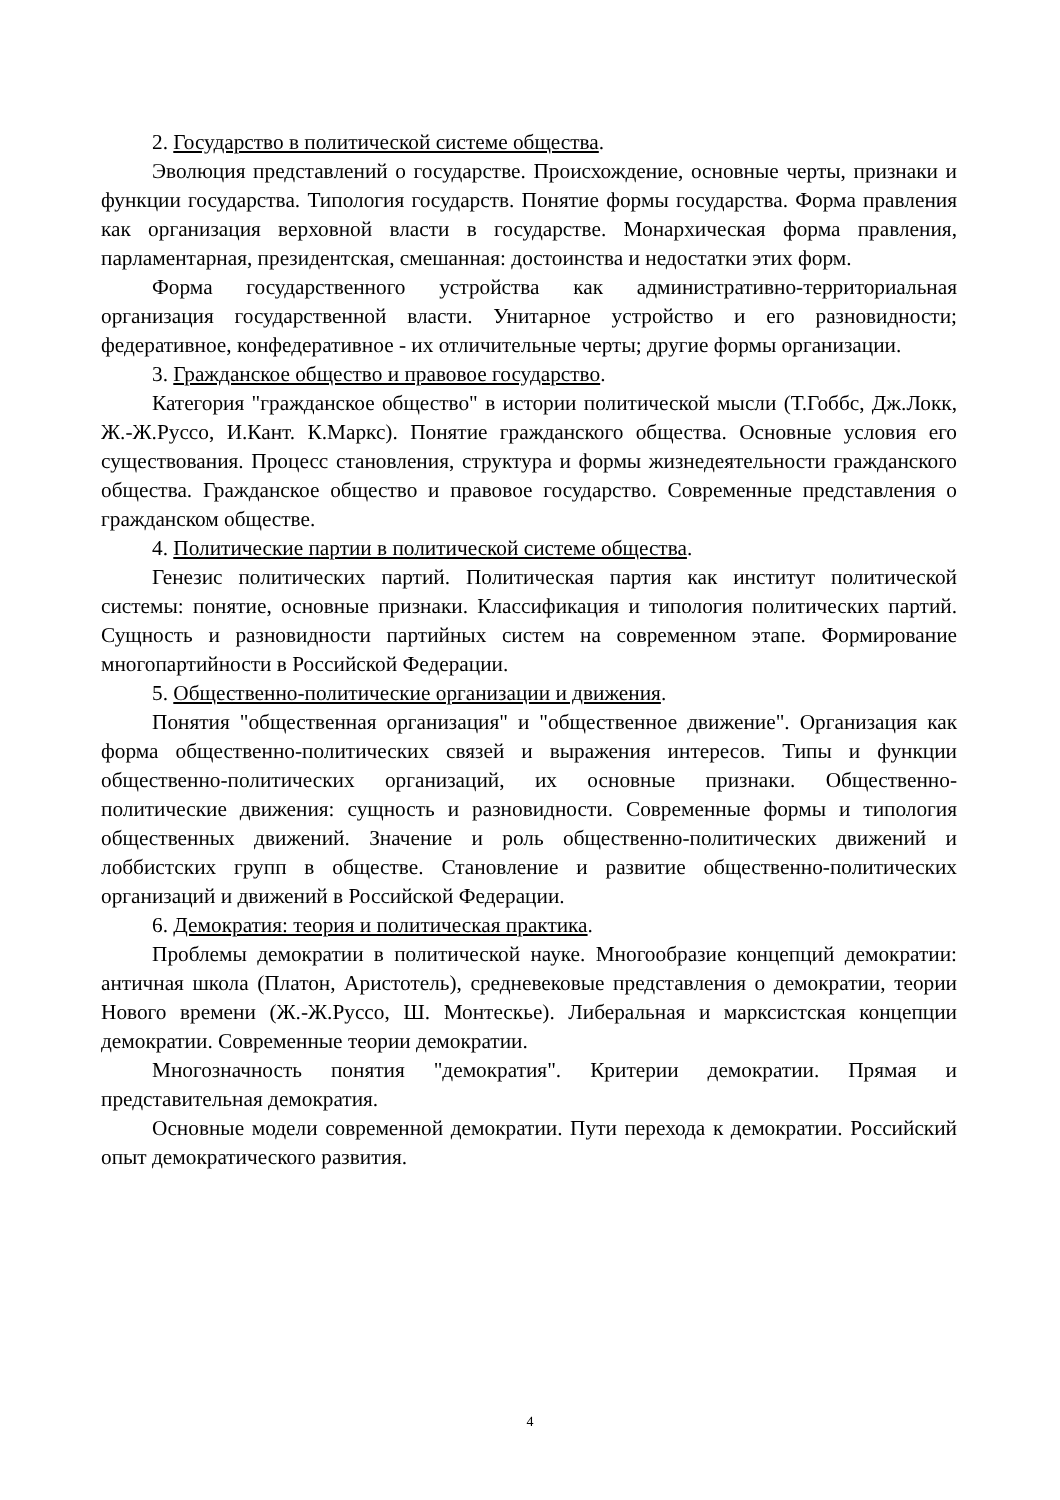2. Государство в политической системе общества.
Эволюция представлений о государстве. Происхождение, основные черты, признаки и функции государства. Типология государств. Понятие формы государства. Форма правления как организация верховной власти в государстве. Монархическая форма правления, парламентарная, президентская, смешанная: достоинства и недостатки этих форм.
Форма государственного устройства как административно-территориальная организация государственной власти. Унитарное устройство и его разновидности; федеративное, конфедеративное - их отличительные черты; другие формы организации.
3. Гражданское общество и правовое государство.
Категория "гражданское общество" в истории политической мысли (Т.Гоббс, Дж.Локк, Ж.-Ж.Руссо, И.Кант. К.Маркс). Понятие гражданского общества. Основные условия его существования. Процесс становления, структура и формы жизнедеятельности гражданского общества. Гражданское общество и правовое государство. Современные представления о гражданском обществе.
4. Политические партии в политической системе общества.
Генезис политических партий. Политическая партия как институт политической системы: понятие, основные признаки. Классификация и типология политических партий. Сущность и разновидности партийных систем на современном этапе. Формирование многопартийности в Российской Федерации.
5. Общественно-политические организации и движения.
Понятия "общественная организация" и "общественное движение". Организация как форма общественно-политических связей и выражения интересов. Типы и функции общественно-политических организаций, их основные признаки. Общественно-политические движения: сущность и разновидности. Современные формы и типология общественных движений. Значение и роль общественно-политических движений и лоббистских групп в обществе. Становление и развитие общественно-политических организаций и движений в Российской Федерации.
6. Демократия: теория и политическая практика.
Проблемы демократии в политической науке. Многообразие концепций демократии: античная школа (Платон, Аристотель), средневековые представления о демократии, теории Нового времени (Ж.-Ж.Руссо, Ш. Монтескье). Либеральная и марксистская концепции демократии. Современные теории демократии.
Многозначность понятия "демократия". Критерии демократии. Прямая и представительная демократия.
Основные модели современной демократии. Пути перехода к демократии. Российский опыт демократического развития.
4